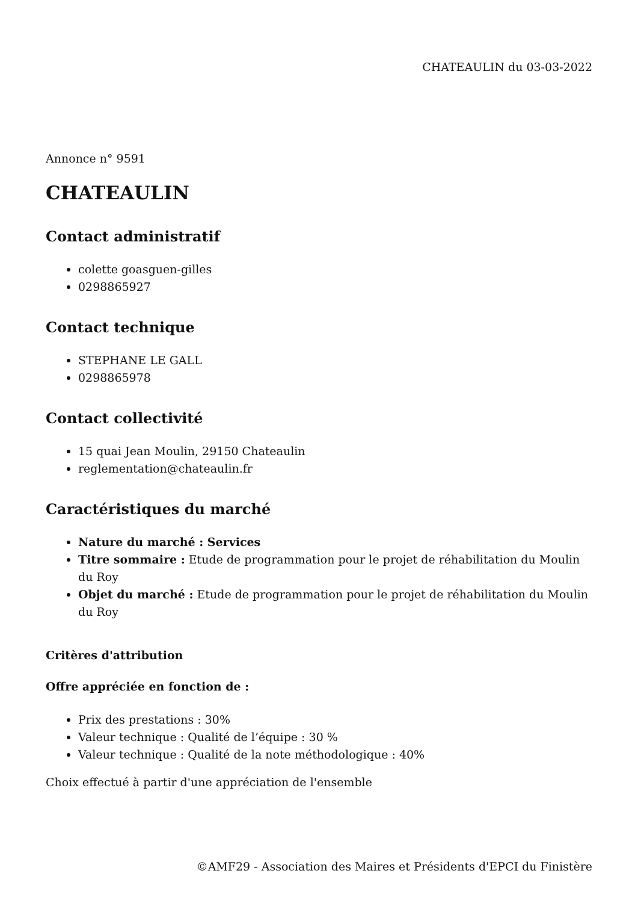CHATEAULIN du 03-03-2022
Annonce n° 9591
CHATEAULIN
Contact administratif
colette goasguen-gilles
0298865927
Contact technique
STEPHANE LE GALL
0298865978
Contact collectivité
15 quai Jean Moulin, 29150 Chateaulin
reglementation@chateaulin.fr
Caractéristiques du marché
Nature du marché : Services
Titre sommaire : Etude de programmation pour le projet de réhabilitation du Moulin du Roy
Objet du marché : Etude de programmation pour le projet de réhabilitation du Moulin du Roy
Critères d'attribution
Offre appréciée en fonction de :
Prix des prestations : 30%
Valeur technique : Qualité de l’équipe : 30 %
Valeur technique : Qualité de la note méthodologique : 40%
Choix effectué à partir d'une appréciation de l'ensemble
©AMF29 - Association des Maires et Présidents d'EPCI du Finistère